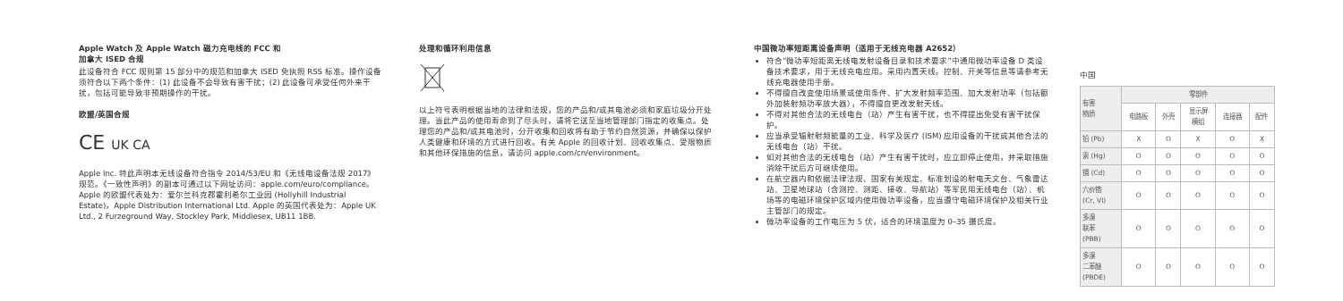Apple Watch 及 Apple Watch 磁力充电线的 FCC 和
加拿大 ISED 合规
此设备符合 FCC 规则第 15 部分中的规范和加拿大 ISED 免执照 RSS 标准。操作设备须符合以下两个条件：(1) 此设备不会导致有害干扰；(2) 此设备可承受任何外来干扰，包括可能导致非预期操作的干扰。
欧盟/英国合规
CE UK CA
Apple Inc. 特此声明本无线设备符合指令 2014/53/EU 和《无线电设备法规 2017》规范。《一致性声明》的副本可通过以下网址访问：apple.com/euro/compliance。Apple 的欧盟代表处为：爱尔兰科克郡霍利希尔工业园 (Hollyhill Industrial Estate)，Apple Distribution International Ltd. Apple 的英国代表处为：Apple UK Ltd., 2 Furzeground Way, Stockley Park, Middlesex, UB11 1BB.
处理和循环利用信息
以上符号表明根据当地的法律和法规，您的产品和/或其电池必须和家庭垃圾分开处理。当此产品的使用寿命到了尽头时，请将它送至当地管理部门指定的收集点。处理您的产品和/或其电池时，分开收集和回收将有助于节约自然资源，并确保以保护人类健康和环境的方式进行回收。有关 Apple 的回收计划、回收收集点、受限物质和其他环保措施的信息，请访问 apple.com/cn/environment。
中国微功率短距离设备声明（适用于无线充电器 A2652）
符合“微功率短距离无线电发射设备目录和技术要求”中通用微功率设备 D 类设备技术要求，用于无线充电应用。采用内置天线。控制、开关等信息等请参考无线充电器使用手册。
不得擅自改变使用场景或使用条件、扩大发射频率范围、加大发射功率（包括额外加装射频功率放大器），不得擅自更改发射天线。
不得对其他合法的无线电台（站）产生有害干扰，也不得提出免受有害干扰保护。
应当承受辐射射频能量的工业、科学及医疗 (ISM) 应用设备的干扰或其他合法的无线电台（站）干扰。
如对其他合法的无线电台（站）产生有害干扰时，应立即停止使用，并采取措施消除干扰后方可继续使用。
在航空器内和依据法律法规、国家有关规定、标准划设的射电天文台、气象雷达站、卫星地球站（含测控、测距、接收、导航站）等军民用无线电台（站）、机场等的电磁环境保护区域内使用微功率设备，应当遵守电磁环境保护及相关行业主管部门的规定。
微功率设备的工作电压为 5 伏，适合的环境温度为 0–35 摄氏度。
中国
| 有害 物质 | 零部件 | | | | |
| --- | --- | --- | --- | --- | --- |
| | 电路板 | 外壳 | 显示屏 模组 | 连接器 | 配件 |
| 铅 (Pb) | X | O | X | O | X |
| 汞 (Hg) | O | O | O | O | O |
| 镉 (Cd) | O | O | O | O | O |
| 六价铬 (Cr, VI) | O | O | O | O | O |
| 多溴 联苯 (PBB) | O | O | O | O | O |
| 多溴 二苯醚 (PBDE) | O | O | O | O | O |